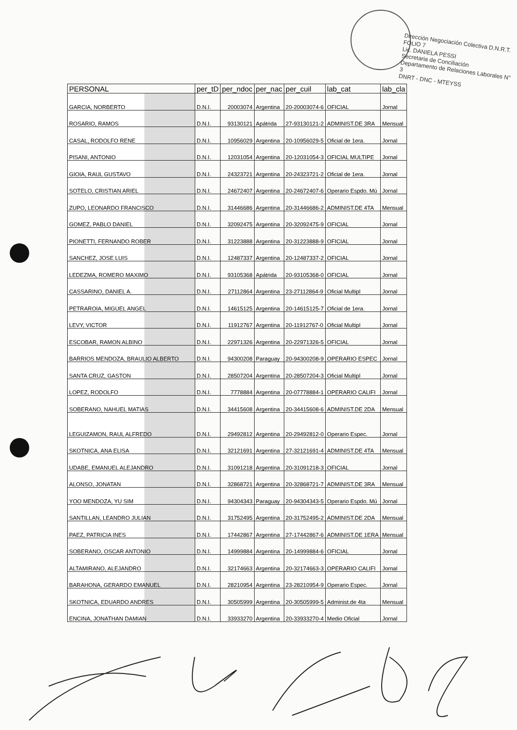Dirección Negociación Colectiva D.N.R.T. FOLIO 7
Lic. DANIELA PESSI
Secretaria de Conciliación
Departamento de Relaciones Laborales N° 3
DNRT - DNC - MTEYSS
| PERSONAL | per_tD | per_ndoc | per_nac | per_cuil | lab_cat | lab_cla |
| --- | --- | --- | --- | --- | --- | --- |
| GARCIA, NORBERTO | D.N.I. | 20003074 | Argentina | 20-20003074-6 | OFICIAL | Jornal |
| ROSARIO, RAMOS | D.N.I. | 93130121 | Apátrida | 27-93130121-2 | ADMINIST.DE 3RA | Mensual |
| CASAL, RODOLFO RENE | D.N.I. | 10956029 | Argentina | 20-10956029-5 | Oficial de 1era. | Jornal |
| PISANI, ANTONIO | D.N.I. | 12031054 | Argentina | 20-12031054-3 | OFICIAL MULTIPE | Jornal |
| GIOIA, RAUL GUSTAVO | D.N.I. | 24323721 | Argentina | 20-24323721-2 | Oficial de 1era. | Jornal |
| SOTELO, CRISTIAN ARIEL | D.N.I. | 24672407 | Argentina | 20-24672407-6 | Operario Espdo. Mú | Jornal |
| ZUPO, LEONARDO FRANCISCO | D.N.I. | 31446686 | Argentina | 20-31446686-2 | ADMINIST.DE 4TA | Mensual |
| GOMEZ, PABLO DANIEL | D.N.I. | 32092475 | Argentina | 20-32092475-9 | OFICIAL | Jornal |
| PIONETTI, FERNANDO ROBER | D.N.I. | 31223888 | Argentina | 20-31223888-9 | OFICIAL | Jornal |
| SANCHEZ, JOSE LUIS | D.N.I. | 12487337 | Argentina | 20-12487337-2 | OFICIAL | Jornal |
| LEDEZMA, ROMERO MAXIMO | D.N.I. | 93105368 | Apátrida | 20-93105368-0 | OFICIAL | Jornal |
| CASSARINO, DANIEL A. | D.N.I. | 27112864 | Argentina | 23-27112864-9 | Oficial Multipl | Jornal |
| PETRAROIA, MIGUEL ANGEL | D.N.I. | 14615125 | Argentina | 20-14615125-7 | Oficial de 1era. | Jornal |
| LEVY, VICTOR | D.N.I. | 11912767 | Argentina | 20-11912767-0 | Oficial Multipl | Jornal |
| ESCOBAR, RAMON ALBINO | D.N.I. | 22971326 | Argentina | 20-22971326-5 | OFICIAL | Jornal |
| BARRIOS MENDOZA, BRAULIO ALBERTO | D.N.I. | 94300208 | Paraguay | 20-94300208-9 | OPERARIO ESPEC | Jornal |
| SANTA CRUZ, GASTON | D.N.I. | 28507204 | Argentina | 20-28507204-3 | Oficial Multipl | Jornal |
| LOPEZ, RODOLFO | D.N.I. | 7778884 | Argentina | 20-07778884-1 | OPERARIO CALIFI | Jornal |
| SOBERANO, NAHUEL MATIAS | D.N.I. | 34415608 | Argentina | 20-34415608-6 | ADMINIST.DE 2DA | Mensual |
| LEGUIZAMON, RAUL ALFREDO | D.N.I. | 29492812 | Argentina | 20-29492812-0 | Operario Espec. | Jornal |
| SKOTNICA, ANA ELISA | D.N.I. | 32121691 | Argentina | 27-32121691-4 | ADMINIST.DE 4TA | Mensual |
| UDABE, EMANUEL ALEJANDRO | D.N.I. | 31091218 | Argentina | 20-31091218-3 | OFICIAL | Jornal |
| ALONSO, JONATAN | D.N.I. | 32868721 | Argentina | 20-32868721-7 | ADMINIST.DE 3RA | Mensual |
| YOO MENDOZA, YU SIM | D.N.I. | 94304343 | Paraguay | 20-94304343-5 | Operario Espdo. Mú | Jornal |
| SANTILLAN, LEANDRO JULIAN | D.N.I. | 31752495 | Argentina | 20-31752495-2 | ADMINIST.DE 2DA | Mensual |
| PAEZ, PATRICIA INES | D.N.I. | 17442867 | Argentina | 27-17442867-6 | ADMINIST.DE 1ERA | Mensual |
| SOBERANO, OSCAR ANTONIO | D.N.I. | 14999884 | Argentina | 20-14999884-6 | OFICIAL | Jornal |
| ALTAMIRANO, ALEJANDRO | D.N.I. | 32174663 | Argentina | 20-32174663-3 | OPERARIO CALIFI | Jornal |
| BARAHONA, GERARDO EMANUEL | D.N.I. | 28210954 | Argentina | 23-28210954-9 | Operario Espec. | Jornal |
| SKOTNICA, EDUARDO ANDRES | D.N.I. | 30505999 | Argentina | 20-30505999-5 | Administ.de 4ta | Mensual |
| ENCINA, JONATHAN DAMIAN | D.N.I. | 33933270 | Argentina | 20-33933270-4 | Medio Oficial | Jornal |